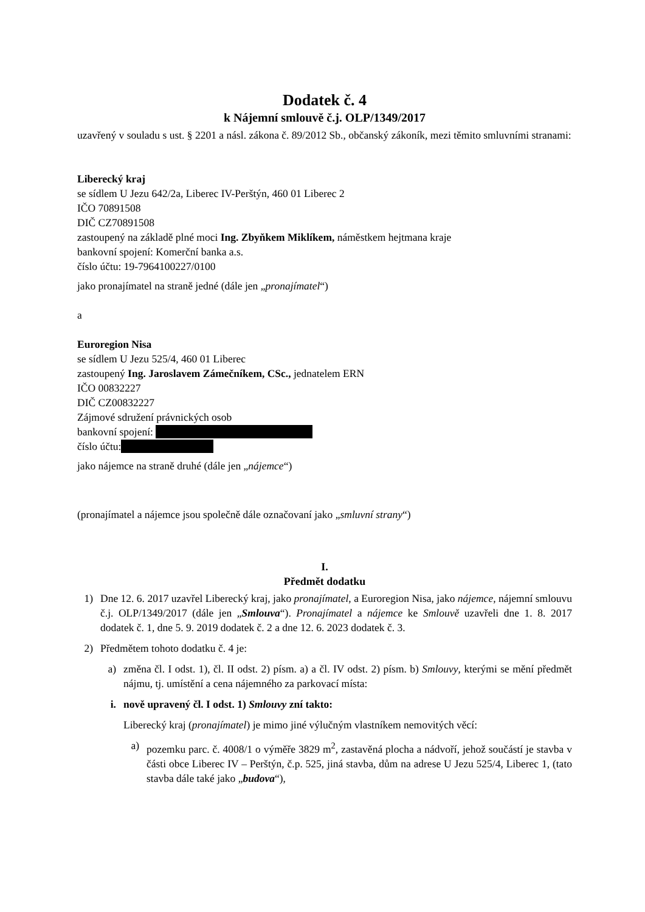Dodatek č. 4
k Nájemní smlouvě č.j. OLP/1349/2017
uzavřený v souladu s ust. § 2201 a násl. zákona č. 89/2012 Sb., občanský zákoník, mezi těmito smluvními stranami:
Liberecký kraj
se sídlem U Jezu 642/2a, Liberec IV-Perštýn, 460 01 Liberec 2
IČO 70891508
DIČ CZ70891508
zastoupený na základě plné moci Ing. Zbyňkem Miklíkem, náměstkem hejtmana kraje
bankovní spojení: Komerční banka a.s.
číslo účtu: 19-7964100227/0100
jako pronajímatel na straně jedné (dále jen „pronajímatel“)
a
Euroregion Nisa
se sídlem U Jezu 525/4, 460 01 Liberec
zastoupený Ing. Jaroslavem Zámečníkem, CSc., jednatelem ERN
IČO 00832227
DIČ CZ00832227
Zájmové sdružení právnických osob
bankovní spojení:
číslo účtu:
jako nájemce na straně druhé (dále jen „nájemce“)
(pronajímatel a nájemce jsou společně dále označovaní jako „smluvní strany“)
I.
Předmět dodatku
1) Dne 12. 6. 2017 uzavřel Liberecký kraj, jako pronajímatel, a Euroregion Nisa, jako nájemce, nájemní smlouvu č.j. OLP/1349/2017 (dále jen „Smlouva“). Pronajímatel a nájemce ke Smlouvě uzavřeli dne 1. 8. 2017 dodatek č. 1, dne 5. 9. 2019 dodatek č. 2 a dne 12. 6. 2023 dodatek č. 3.
2) Předmětem tohoto dodatku č. 4 je:
a) změna čl. I odst. 1), čl. II odst. 2) písm. a) a čl. IV odst. 2) písm. b) Smlouvy, kterými se mění předmět nájmu, tj. umístění a cena nájemného za parkovací místa:
i. nově upravený čl. I odst. 1) Smlouvy zní takto:
Liberecký kraj (pronajímatel) je mimo jiné výlučným vlastníkem nemovitých věcí:
a) pozemku parc. č. 4008/1 o výměře 3829 m<sup>2</sup>, zastavěná plocha a nádvoří, jehož součástí je stavba v části obce Liberec IV – Perštýn, č.p. 525, jiná stavba, dům na adrese U Jezu 525/4, Liberec 1, (tato stavba dále také jako „budova“),